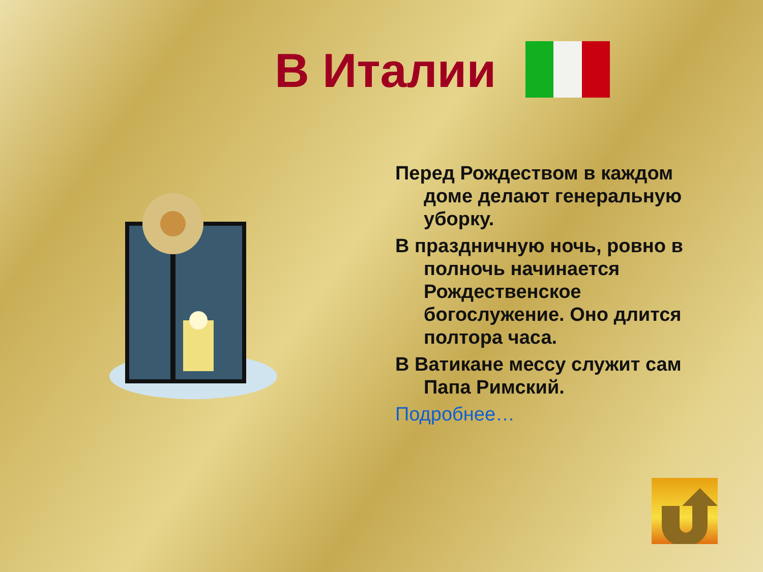В Италии
Перед Рождеством в каждом доме делают генеральную уборку.
В праздничную ночь, ровно в полночь начинается Рождественское богослужение. Оно длится полтора часа.
В Ватикане мессу служит сам Папа Римский.
Подробнее…